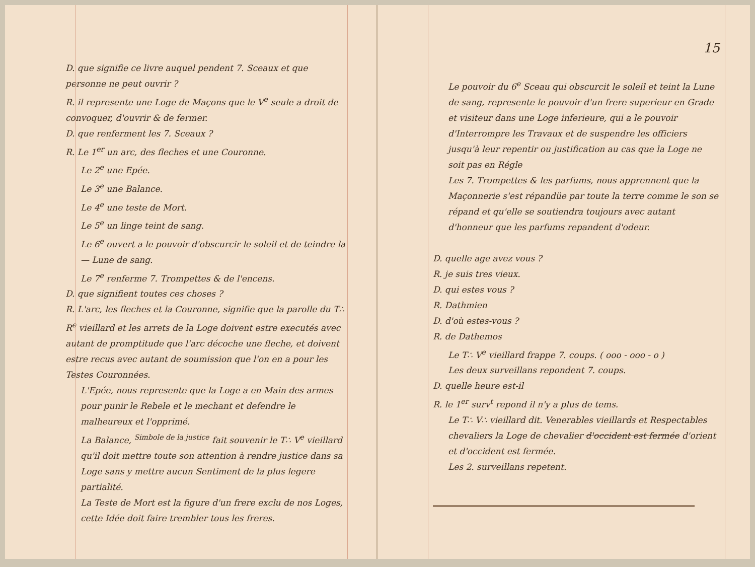D. que signifie ce livre auquel pendent 7. Sceaux et que personne ne peut ouvrir ?
R. il represente une Loge de Maçons que le V<sup>e</sup> seule a droit de convoquer, d'ouvrir & de fermer.
D. que renferment les 7. Sceaux ?
R. Le 1<sup>er</sup> un arc, des fleches et une Couronne.
Le 2<sup>e</sup> une Epée.
Le 3<sup>e</sup> une Balance.
Le 4<sup>e</sup> une teste de Mort.
Le 5<sup>e</sup> un linge teint de sang.
Le 6<sup>e</sup> ouvert a le pouvoir d'obscurcir le soleil et de teindre la — Lune de sang.
Le 7<sup>e</sup> renferme 7. Trompettes & de l'encens.
D. que signifient toutes ces choses ?
R. L'arc, les fleches et la Couronne, signifie que la parolle du T∴ R<sup>e</sup> vieillard et les arrets de la Loge doivent estre executés avec autant de promptitude que l'arc décoche une fleche, et doivent estre recus avec autant de soumission que l'on en a pour les Testes Couronnées.
L'Epée, nous represente que la Loge a en Main des armes pour punir le Rebele et le mechant et defendre le malheureux et l'opprimé.
La Balance, <sup>Simbole de la justice</sup> fait souvenir le T∴ V<sup>e</sup> vieillard qu'il doit mettre toute son attention à rendre justice dans sa Loge sans y mettre aucun Sentiment de la plus legere partialité.
La Teste de Mort est la figure d'un frere exclu de nos Loges, cette Idée doit faire trembler tous les freres.
15
Le pouvoir du 6<sup>e</sup> Sceau qui obscurcit le soleil et teint la Lune de sang, represente le pouvoir d'un frere superieur en Grade et visiteur dans une Loge inferieure, qui a le pouvoir d'Interrompre les Travaux et de suspendre les officiers jusqu'à leur repentir ou justification au cas que la Loge ne soit pas en Régle
Les 7. Trompettes & les parfums, nous apprennent que la Maçonnerie s'est répandüe par toute la terre comme le son se répand et qu'elle se soutiendra toujours avec autant d'honneur que les parfums repandent d'odeur.
D. quelle age avez vous ?
R. je suis tres vieux.
D. qui estes vous ?
R. Dathmien
D. d'où estes-vous ?
R. de Dathemos
Le T∴ V<sup>e</sup> vieillard frappe 7. coups. ( ooo - ooo - o )
Les deux surveillans repondent 7. coups.
D. quelle heure est-il
R. le 1<sup>er</sup> surv<sup>t</sup> repond il n'y a plus de tems.
Le T∴ V∴ vieillard dit. Venerables vieillards et Respectables chevaliers la Loge de chevalier d'occident est fermée d'orient et d'occident est fermée.
Les 2. surveillans repetent.